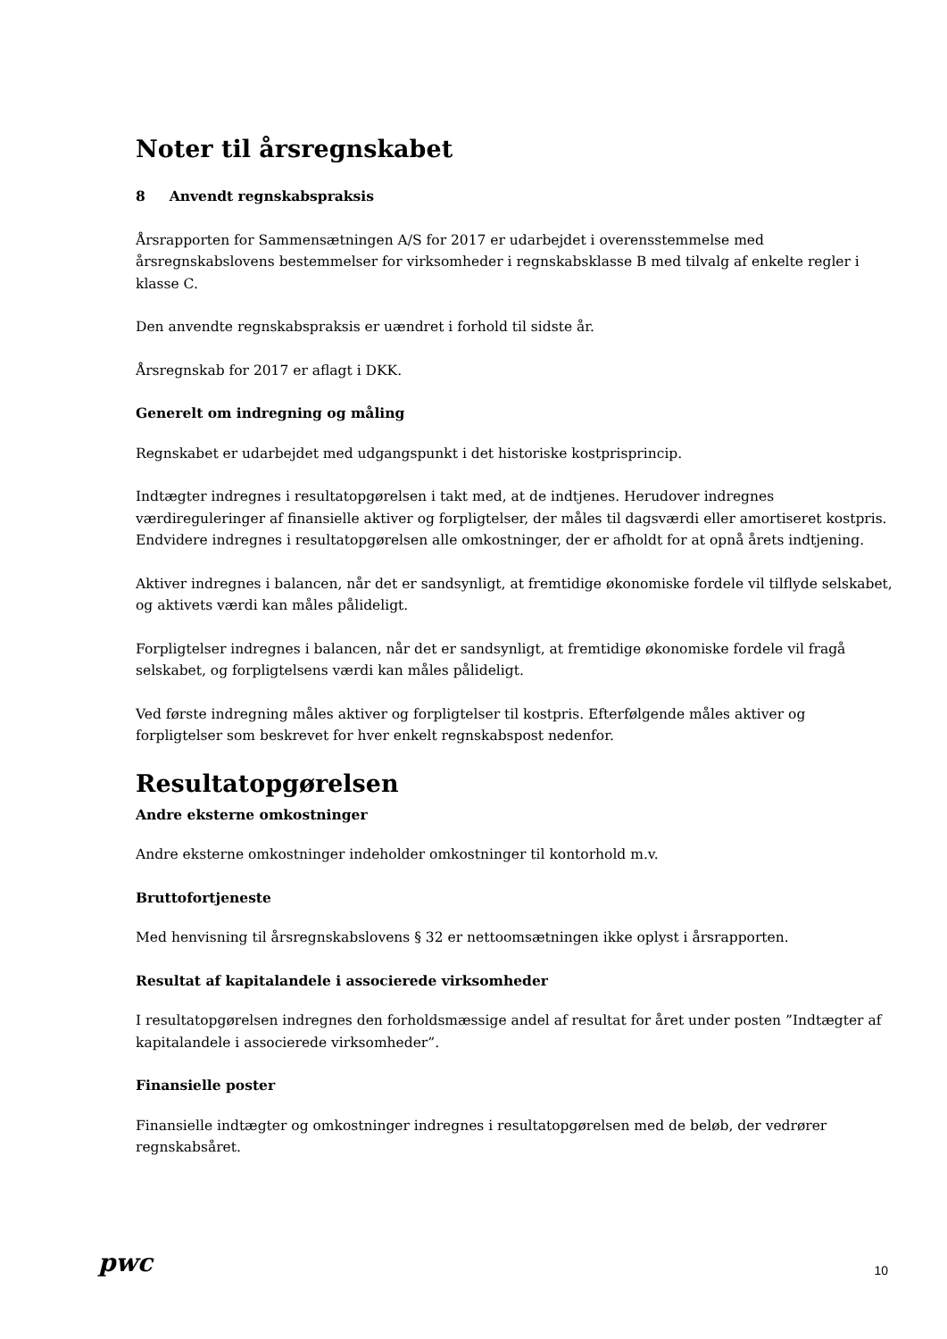Noter til årsregnskabet
8 Anvendt regnskabspraksis
Årsrapporten for Sammensætningen A/S for 2017 er udarbejdet i overensstemmelse med årsregnskabslovens bestemmelser for virksomheder i regnskabsklasse B med tilvalg af enkelte regler i klasse C.
Den anvendte regnskabspraksis er uændret i forhold til sidste år.
Årsregnskab for 2017 er aflagt i DKK.
Generelt om indregning og måling
Regnskabet er udarbejdet med udgangspunkt i det historiske kostprisprincip.
Indtægter indregnes i resultatopgørelsen i takt med, at de indtjenes. Herudover indregnes værdireguleringer af finansielle aktiver og forpligtelser, der måles til dagsværdi eller amortiseret kostpris. Endvidere indregnes i resultatopgørelsen alle omkostninger, der er afholdt for at opnå årets indtjening.
Aktiver indregnes i balancen, når det er sandsynligt, at fremtidige økonomiske fordele vil tilflyde selskabet, og aktivets værdi kan måles pålideligt.
Forpligtelser indregnes i balancen, når det er sandsynligt, at fremtidige økonomiske fordele vil fragå selskabet, og forpligtelsens værdi kan måles pålideligt.
Ved første indregning måles aktiver og forpligtelser til kostpris. Efterfølgende måles aktiver og forpligtelser som beskrevet for hver enkelt regnskabspost nedenfor.
Resultatopgørelsen
Andre eksterne omkostninger
Andre eksterne omkostninger indeholder omkostninger til kontorhold m.v.
Bruttofortjeneste
Med henvisning til årsregnskabslovens § 32 er nettoomsætningen ikke oplyst i årsrapporten.
Resultat af kapitalandele i associerede virksomheder
I resultatopgørelsen indregnes den forholdsmæssige andel af resultat for året under posten ”Indtægter af kapitalandele i associerede virksomheder”.
Finansielle poster
Finansielle indtægter og omkostninger indregnes i resultatopgørelsen med de beløb, der vedrører regnskabsåret.
pwc
10